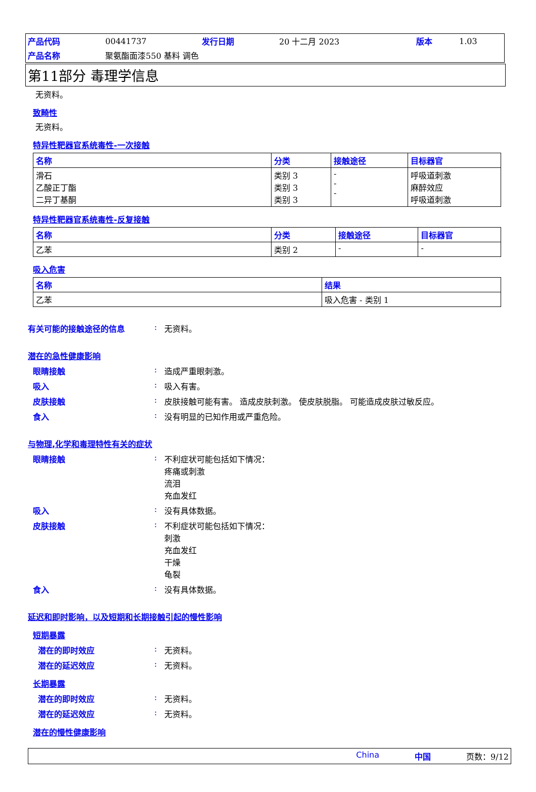| 产品代码 | 00441737 | 发行日期 | 20 十二月 2023 | 版本 | 1.03 |
| 产品名称 | 聚氨酯面漆550 基料 调色 | | | | |
第11部分 毒理学信息
无资料。
致畸性
无资料。
特异性靶器官系统毒性-一次接触
| 名称 | 分类 | 接触途径 | 目标器官 |
| --- | --- | --- | --- |
| 滑石 乙酸正丁酯 二异丁基酮 | 类别 3 类别 3 类别 3 | - - - | 呼吸道刺激 麻醉效应 呼吸道刺激 |
特异性靶器官系统毒性-反复接触
| 名称 | 分类 | 接触途径 | 目标器官 |
| --- | --- | --- | --- |
| 乙苯 | 类别 2 | - | - |
吸入危害
| 名称 | 结果 |
| --- | --- |
| 乙苯 | 吸入危害 - 类别 1 |
有关可能的接触途径的信息: 无资料。
潜在的急性健康影响
眼睛接触: 造成严重眼刺激。
吸入: 吸入有害。
皮肤接触: 皮肤接触可能有害。 造成皮肤刺激。 使皮肤脱脂。 可能造成皮肤过敏反应。
食入: 没有明显的已知作用或严重危险。
与物理,化学和毒理特性有关的症状
眼睛接触: 不利症状可能包括如下情况：
疼痛或刺激
流泪
充血发红
吸入: 没有具体数据。
皮肤接触: 不利症状可能包括如下情况：
刺激
充血发红
干燥
龟裂
食入: 没有具体数据。
延迟和即时影响，以及短期和长期接触引起的慢性影响
短期暴露
潜在的即时效应: 无资料。
潜在的延迟效应: 无资料。
长期暴露
潜在的即时效应: 无资料。
潜在的延迟效应: 无资料。
潜在的慢性健康影响
China 中国 页数：9/12